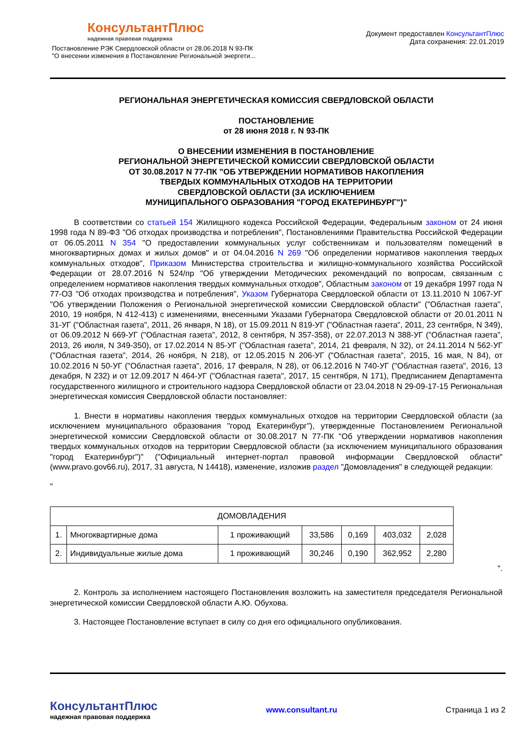КонсультантПлюс
надежная правовая поддержка
Постановление РЭК Свердловской области от 28.06.2018 N 93-ПК
"О внесении изменения в Постановление Региональной энергети...
Документ предоставлен КонсультантПлюс
Дата сохранения: 22.01.2019
РЕГИОНАЛЬНАЯ ЭНЕРГЕТИЧЕСКАЯ КОМИССИЯ СВЕРДЛОВСКОЙ ОБЛАСТИ
ПОСТАНОВЛЕНИЕ
от 28 июня 2018 г. N 93-ПК
О ВНЕСЕНИИ ИЗМЕНЕНИЯ В ПОСТАНОВЛЕНИЕ
РЕГИОНАЛЬНОЙ ЭНЕРГЕТИЧЕСКОЙ КОМИССИИ СВЕРДЛОВСКОЙ ОБЛАСТИ
ОТ 30.08.2017 N 77-ПК "ОБ УТВЕРЖДЕНИИ НОРМАТИВОВ НАКОПЛЕНИЯ
ТВЕРДЫХ КОММУНАЛЬНЫХ ОТХОДОВ НА ТЕРРИТОРИИ
СВЕРДЛОВСКОЙ ОБЛАСТИ (ЗА ИСКЛЮЧЕНИЕМ
МУНИЦИПАЛЬНОГО ОБРАЗОВАНИЯ "ГОРОД ЕКАТЕРИНБУРГ")"
В соответствии со статьей 154 Жилищного кодекса Российской Федерации, Федеральным законом от 24 июня 1998 года N 89-ФЗ "Об отходах производства и потребления", Постановлениями Правительства Российской Федерации от 06.05.2011 N 354 "О предоставлении коммунальных услуг собственникам и пользователям помещений в многоквартирных домах и жилых домов" и от 04.04.2016 N 269 "Об определении нормативов накопления твердых коммунальных отходов", Приказом Министерства строительства и жилищно-коммунального хозяйства Российской Федерации от 28.07.2016 N 524/пр "Об утверждении Методических рекомендаций по вопросам, связанным с определением нормативов накопления твердых коммунальных отходов", Областным законом от 19 декабря 1997 года N 77-ОЗ "Об отходах производства и потребления", Указом Губернатора Свердловской области от 13.11.2010 N 1067-УГ "Об утверждении Положения о Региональной энергетической комиссии Свердловской области" ("Областная газета", 2010, 19 ноября, N 412-413) с изменениями, внесенными Указами Губернатора Свердловской области от 20.01.2011 N 31-УГ ("Областная газета", 2011, 26 января, N 18), от 15.09.2011 N 819-УГ ("Областная газета", 2011, 23 сентября, N 349), от 06.09.2012 N 669-УГ ("Областная газета", 2012, 8 сентября, N 357-358), от 22.07.2013 N 388-УГ ("Областная газета", 2013, 26 июля, N 349-350), от 17.02.2014 N 85-УГ ("Областная газета", 2014, 21 февраля, N 32), от 24.11.2014 N 562-УГ ("Областная газета", 2014, 26 ноября, N 218), от 12.05.2015 N 206-УГ ("Областная газета", 2015, 16 мая, N 84), от 10.02.2016 N 50-УГ ("Областная газета", 2016, 17 февраля, N 28), от 06.12.2016 N 740-УГ ("Областная газета", 2016, 13 декабря, N 232) и от 12.09.2017 N 464-УГ ("Областная газета", 2017, 15 сентября, N 171), Предписанием Департамента государственного жилищного и строительного надзора Свердловской области от 23.04.2018 N 29-09-17-15 Региональная энергетическая комиссия Свердловской области постановляет:
1. Внести в нормативы накопления твердых коммунальных отходов на территории Свердловской области (за исключением муниципального образования "город Екатеринбург"), утвержденные Постановлением Региональной энергетической комиссии Свердловской области от 30.08.2017 N 77-ПК "Об утверждении нормативов накопления твердых коммунальных отходов на территории Свердловской области (за исключением муниципального образования "город Екатеринбург")" ("Официальный интернет-портал правовой информации Свердловской области" (www.pravo.gov66.ru), 2017, 31 августа, N 14418), изменение, изложив раздел "Домовладения" в следующей редакции:
"
| ДОМОВЛАДЕНИЯ | | | | | | |
| 1. | Многоквартирные дома | 1 проживающий | 33,586 | 0,169 | 403,032 | 2,028 |
| 2. | Индивидуальные жилые дома | 1 проживающий | 30,246 | 0,190 | 362,952 | 2,280 |
".
2. Контроль за исполнением настоящего Постановления возложить на заместителя председателя Региональной энергетической комиссии Свердловской области А.Ю. Обухова.
3. Настоящее Постановление вступает в силу со дня его официального опубликования.
КонсультантПлюс
надежная правовая поддержка
www.consultant.ru Страница 1 из 2